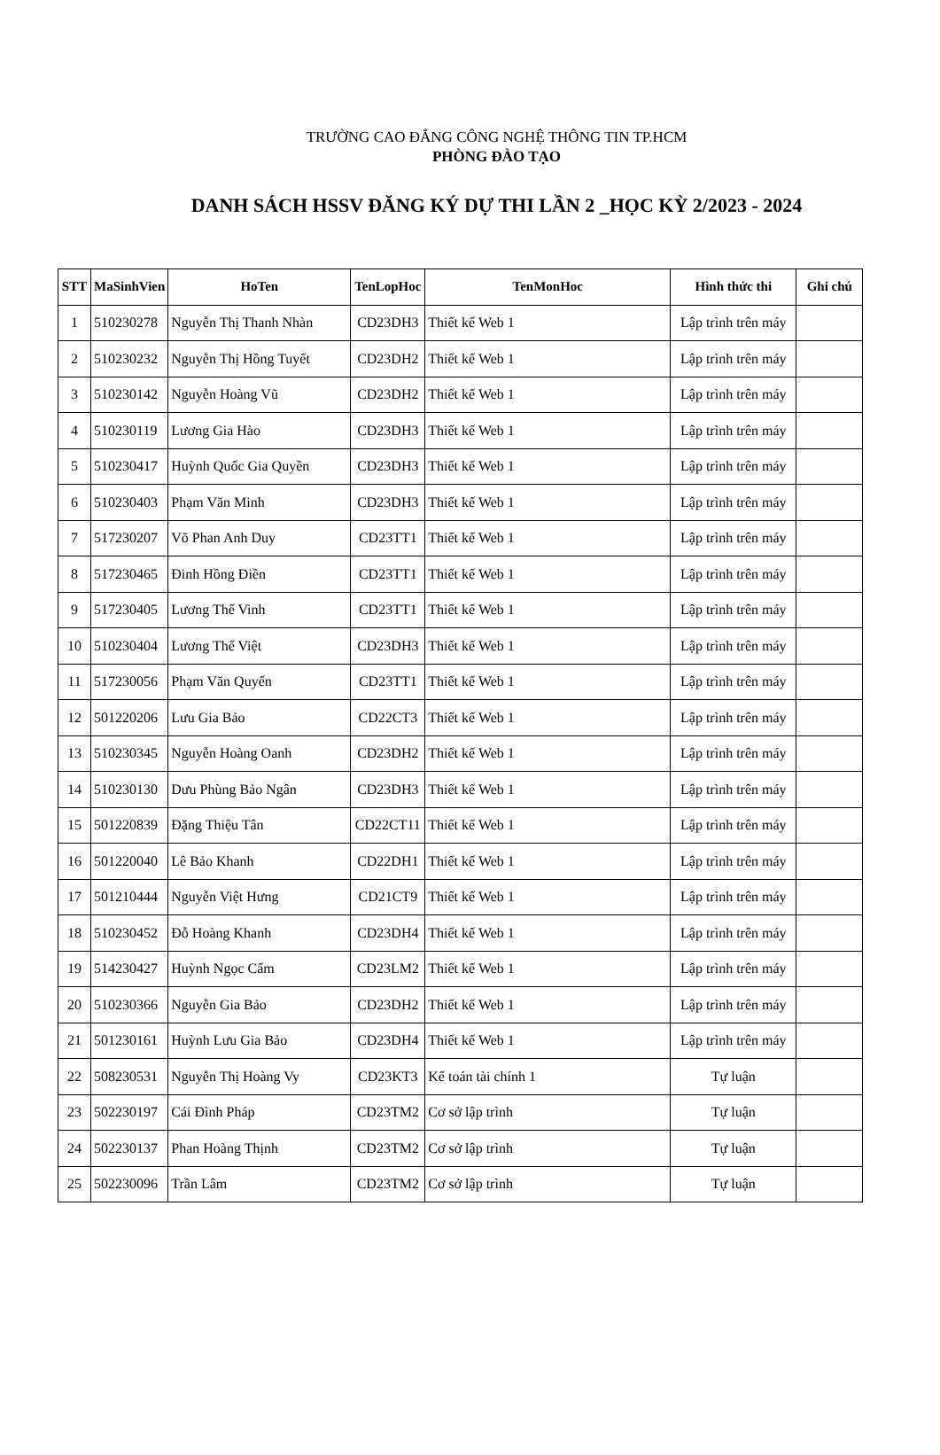TRƯỜNG CAO ĐẲNG CÔNG NGHỆ THÔNG TIN TP.HCM
PHÒNG ĐÀO TẠO
DANH SÁCH HSSV ĐĂNG KÝ DỰ THI LẦN 2 _HỌC KỲ 2/2023 - 2024
| STT | MaSinhVien | HoTen | TenLopHoc | TenMonHoc | Hình thức thi | Ghi chú |
| --- | --- | --- | --- | --- | --- | --- |
| 1 | 510230278 | Nguyễn Thị Thanh Nhàn | CD23DH3 | Thiết kế Web 1 | Lập trình trên máy | |
| 2 | 510230232 | Nguyễn Thị Hồng Tuyết | CD23DH2 | Thiết kế Web 1 | Lập trình trên máy | |
| 3 | 510230142 | Nguyễn Hoàng Vũ | CD23DH2 | Thiết kế Web 1 | Lập trình trên máy | |
| 4 | 510230119 | Lương Gia Hào | CD23DH3 | Thiết kế Web 1 | Lập trình trên máy | |
| 5 | 510230417 | Huỳnh Quốc Gia Quyền | CD23DH3 | Thiết kế Web 1 | Lập trình trên máy | |
| 6 | 510230403 | Phạm Văn Minh | CD23DH3 | Thiết kế Web 1 | Lập trình trên máy | |
| 7 | 517230207 | Võ Phan Anh Duy | CD23TT1 | Thiết kế Web 1 | Lập trình trên máy | |
| 8 | 517230465 | Đinh Hồng Điền | CD23TT1 | Thiết kế Web 1 | Lập trình trên máy | |
| 9 | 517230405 | Lương Thế Vinh | CD23TT1 | Thiết kế Web 1 | Lập trình trên máy | |
| 10 | 510230404 | Lương Thế Việt | CD23DH3 | Thiết kế Web 1 | Lập trình trên máy | |
| 11 | 517230056 | Phạm Văn Quyến | CD23TT1 | Thiết kế Web 1 | Lập trình trên máy | |
| 12 | 501220206 | Lưu Gia Bảo | CD22CT3 | Thiết kế Web 1 | Lập trình trên máy | |
| 13 | 510230345 | Nguyễn Hoàng Oanh | CD23DH2 | Thiết kế Web 1 | Lập trình trên máy | |
| 14 | 510230130 | Dưu Phùng Bảo Ngân | CD23DH3 | Thiết kế Web 1 | Lập trình trên máy | |
| 15 | 501220839 | Đặng Thiệu Tân | CD22CT11 | Thiết kế Web 1 | Lập trình trên máy | |
| 16 | 501220040 | Lê Bảo Khanh | CD22DH1 | Thiết kế Web 1 | Lập trình trên máy | |
| 17 | 501210444 | Nguyễn Việt Hưng | CD21CT9 | Thiết kế Web 1 | Lập trình trên máy | |
| 18 | 510230452 | Đỗ Hoàng Khanh | CD23DH4 | Thiết kế Web 1 | Lập trình trên máy | |
| 19 | 514230427 | Huỳnh Ngọc Cẩm | CD23LM2 | Thiết kế Web 1 | Lập trình trên máy | |
| 20 | 510230366 | Nguyễn Gia Bảo | CD23DH2 | Thiết kế Web 1 | Lập trình trên máy | |
| 21 | 501230161 | Huỳnh Lưu Gia Bảo | CD23DH4 | Thiết kế Web 1 | Lập trình trên máy | |
| 22 | 508230531 | Nguyễn Thị Hoàng Vy | CD23KT3 | Kế toán tài chính 1 | Tự luận | |
| 23 | 502230197 | Cái Đình Pháp | CD23TM2 | Cơ sở lập trình | Tự luận | |
| 24 | 502230137 | Phan Hoàng Thịnh | CD23TM2 | Cơ sở lập trình | Tự luận | |
| 25 | 502230096 | Trần Lâm | CD23TM2 | Cơ sở lập trình | Tự luận | |